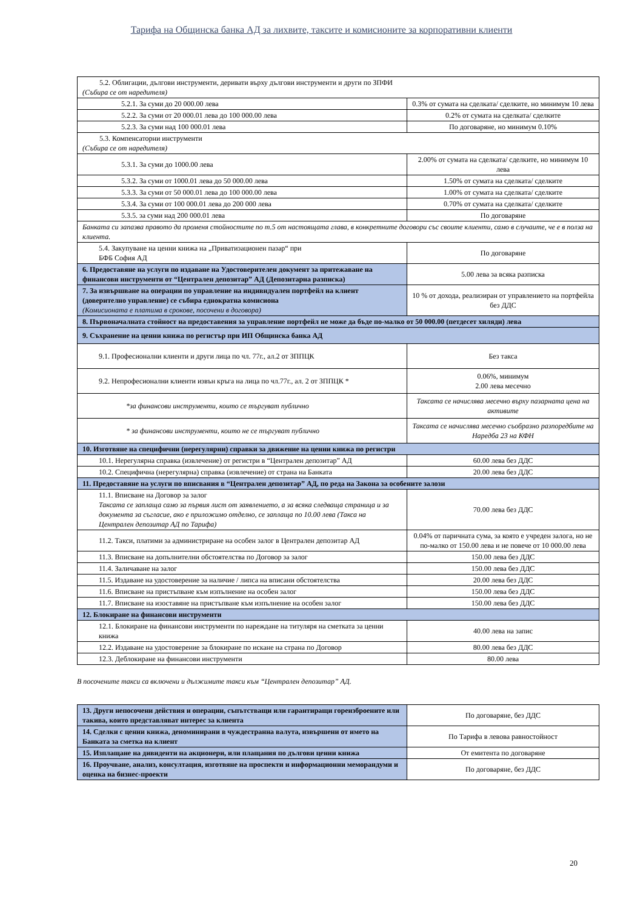Тарифа на Общинска банка АД за лихвите, таксите и комисионите за корпоративни клиенти
| 5.2. Облигации, дългови инструменти, деривати върху дългови инструменти и други по ЗПФИ (Събира се от наредителя) | |
| 5.2.1. За суми до 20 000.00 лева | 0.3% от сумата на сделката/ сделките, но минимум 10 лева |
| 5.2.2. За суми от 20 000.01 лева до 100 000.00 лева | 0.2% от сумата на сделката/ сделките |
| 5.2.3. За суми над 100 000.01 лева | По договаряне, но минимум 0.10% |
| 5.3. Компенсаторни инструменти (Събира се от наредителя) | |
| 5.3.1. За суми до 1000.00 лева | 2.00% от сумата на сделката/ сделките, но минимум 10 лева |
| 5.3.2. За суми от 1000.01 лева до 50 000.00 лева | 1.50% от сумата на сделката/ сделките |
| 5.3.3. За суми от 50 000.01 лева до 100 000.00 лева | 1.00% от сумата на сделката/ сделките |
| 5.3.4. За суми от 100 000.01 лева до 200 000 лева | 0.70% от сумата на сделката/ сделките |
| 5.3.5. за суми над 200 000.01 лева | По договаряне |
| Банката си запазва правото да променя стойностите по т.5 от настоящата глава, в конкретните договори със своите клиенти, само в случаите, че е в полза на клиента. | |
| 5.4. Закупуване на ценни книжа на „Приватизационен пазар“ при БФБ София АД | По договаряне |
| 6. Предоставяне на услуги по издаване на Удостоверителен документ за притежаване на финансови инструменти от “Централен депозитар” АД (Депозитарна разписка) | 5.00 лева за всяка разписка |
| 7. За извършване на операции по управление на индивидуален портфейл на клиент (доверително управление) се събира еднократна комисиона (Комисионата е платима в срокове, посочени в договора) | 10 % от дохода, реализиран от управлението на портфейла без ДДС |
| 8. Първоначалната стойност на предоставения за управление портфейл не може да бъде по-малко от 50 000.00 (петдесет хиляди) лева | |
| 9. Съхранение на ценни книжа по регистър при ИП Общинска банка АД | |
| 9.1. Професионални клиенти и други лица по чл. 77г., ал.2 от ЗППЦК | Без такса |
| 9.2. Непрофесионални клиенти извън кръга на лица по чл.77г., ал. 2 от ЗППЦК * | 0.06%, минимум 2.00 лева месечно |
| *за финансови инструменти, които се търгуват публично | Таксата се начислява месечно върху пазарната цена на активите |
| * за финансови инструменти, които не се търгуват публично | Таксата се начислява месечно съобразно разпоредбите на Наредба 23 на КФН |
| 10. Изготвяне на специфични (нерегулярни) справки за движение на ценни книжа по регистри | |
| 10.1. Нерегулярна справка (извлечение) от регистри в “Централен депозитар” АД | 60.00 лева без ДДС |
| 10.2. Специфична (нерегулярна) справка (извлечение) от страна на Банката | 20.00 лева без ДДС |
| 11. Предоставяне на услуги по вписвания в “Централен депозитар” АД, по реда на Закона за особените залози | |
| 11.1. Вписване на Договор за залог Таксата се заплаща само за първия лист от заявлението, а за всяка следваща страница и за документа за съгласие, ако е приложимо отделно, се заплаща по 10.00 лева (Такса на Централен депозитар АД по Тарифа) | 70.00 лева без ДДС |
| 11.2. Такси, платими за администриране на особен залог в Централен депозитар АД | 0.04% от паричната сума, за която е учреден залога, но не по-малко от 150.00 лева и не повече от 10 000.00 лева |
| 11.3. Вписване на допълнителни обстоятелства по Договор за залог | 150.00 лева без ДДС |
| 11.4. Заличаване на залог | 150.00 лева без ДДС |
| 11.5. Издаване на удостоверение за наличие / липса на вписани обстоятелства | 20.00 лева без ДДС |
| 11.6. Вписване на пристъпване към изпълнение на особен залог | 150.00 лева без ДДС |
| 11.7. Вписване на изоставяне на пристъпване към изпълнение на особен залог | 150.00 лева без ДДС |
| 12. Блокиране на финансови инструменти | |
| 12.1. Блокиране на финансови инструменти по нареждане на титуляря на сметката за ценни книжа | 40.00 лева на запис |
| 12.2. Издаване на удостоверение за блокиране по искане на страна по Договор | 80.00 лева без ДДС |
| 12.3. Деблокиране на финансови инструменти | 80.00 лева |
В посочените такси са включени и дължимите такси към “Централен депозитар” АД.
| 13. Други непосочени действия и операции, съпътстващи или гарантиращи гореизброените или такива, които представляват интерес за клиента | По договаряне, без ДДС |
| 14. Сделки с ценни книжа, деноминирани в чуждестранна валута, извършени от името на Банката за сметка на клиент | По Тарифа в левова равностойност |
| 15. Изплащане на дивиденти на акционери, или плащания по дългови ценни книжа | От емитента по договаряне |
| 16. Проучване, анализ, консултация, изготвяне на проспекти и информационни меморандуми и оценка на бизнес-проекти | По договаряне, без ДДС |
20